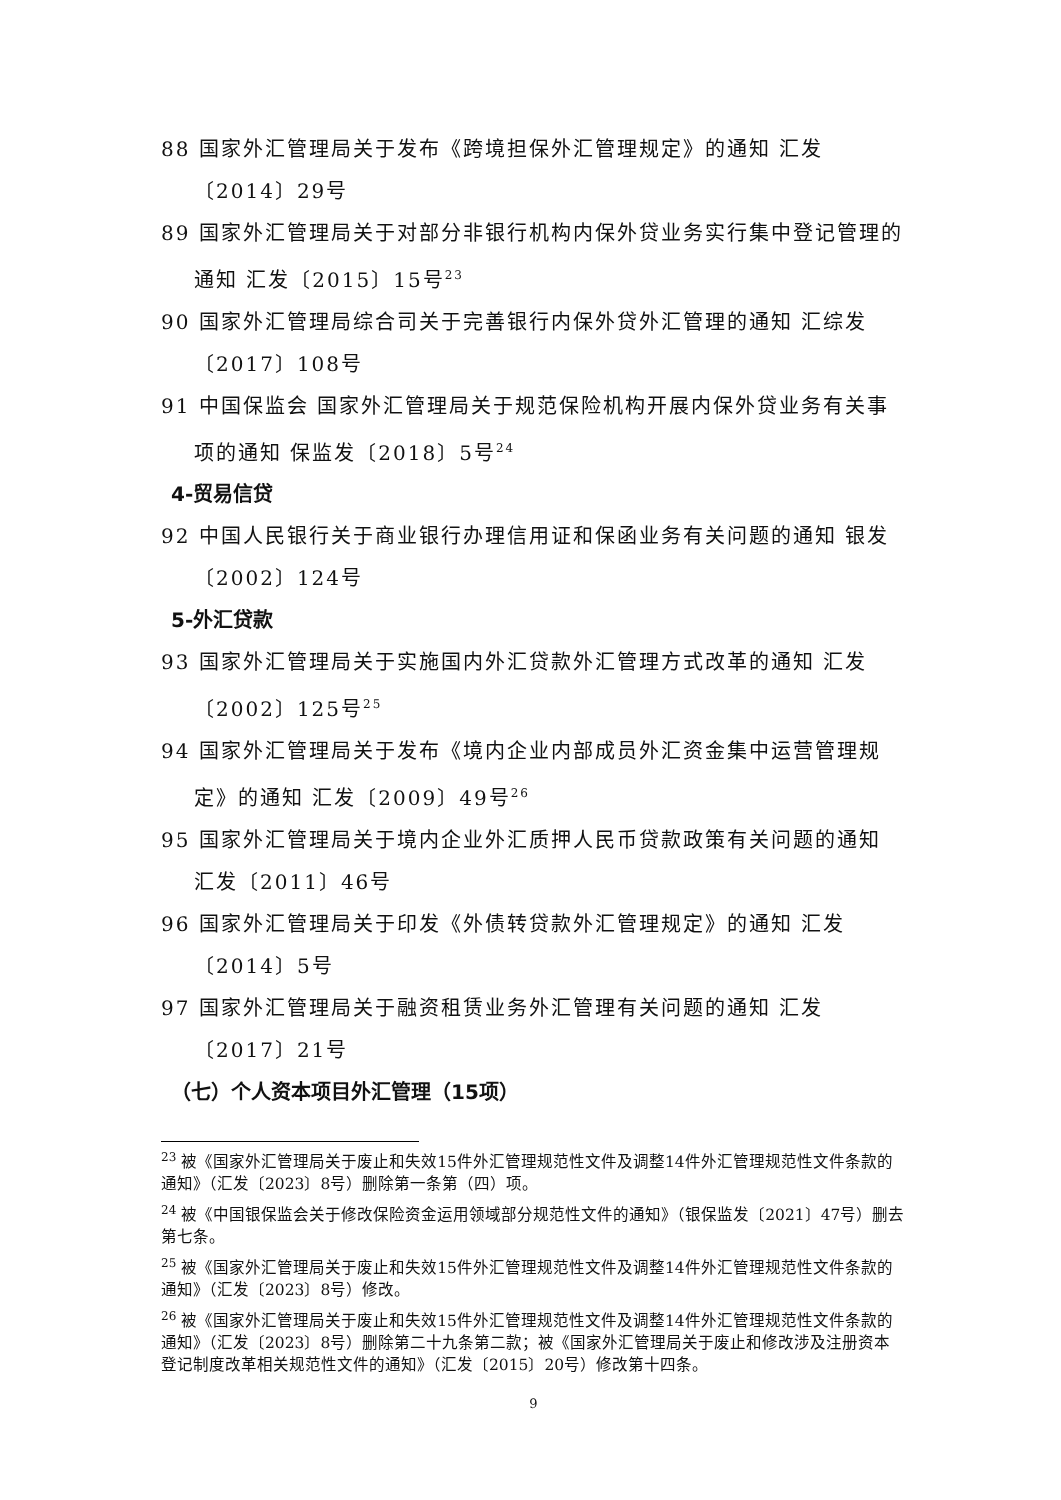88 国家外汇管理局关于发布《跨境担保外汇管理规定》的通知 汇发〔2014〕29号
89 国家外汇管理局关于对部分非银行机构内保外贷业务实行集中登记管理的通知 汇发〔2015〕15号<sup>23</sup>
90 国家外汇管理局综合司关于完善银行内保外贷外汇管理的通知 汇综发〔2017〕108号
91 中国保监会 国家外汇管理局关于规范保险机构开展内保外贷业务有关事项的通知 保监发〔2018〕5号<sup>24</sup>
4-贸易信贷
92 中国人民银行关于商业银行办理信用证和保函业务有关问题的通知 银发〔2002〕124号
5-外汇贷款
93 国家外汇管理局关于实施国内外汇贷款外汇管理方式改革的通知 汇发〔2002〕125号<sup>25</sup>
94 国家外汇管理局关于发布《境内企业内部成员外汇资金集中运营管理规定》的通知 汇发〔2009〕49号<sup>26</sup>
95 国家外汇管理局关于境内企业外汇质押人民币贷款政策有关问题的通知 汇发〔2011〕46号
96 国家外汇管理局关于印发《外债转贷款外汇管理规定》的通知 汇发〔2014〕5号
97 国家外汇管理局关于融资租赁业务外汇管理有关问题的通知 汇发〔2017〕21号
（七）个人资本项目外汇管理（15项）
<sup>23</sup> 被《国家外汇管理局关于废止和失效15件外汇管理规范性文件及调整14件外汇管理规范性文件条款的通知》（汇发〔2023〕8号）删除第一条第（四）项。
<sup>24</sup> 被《中国银保监会关于修改保险资金运用领域部分规范性文件的通知》（银保监发〔2021〕47号）删去第七条。
<sup>25</sup> 被《国家外汇管理局关于废止和失效15件外汇管理规范性文件及调整14件外汇管理规范性文件条款的通知》（汇发〔2023〕8号）修改。
<sup>26</sup> 被《国家外汇管理局关于废止和失效15件外汇管理规范性文件及调整14件外汇管理规范性文件条款的通知》（汇发〔2023〕8号）删除第二十九条第二款；被《国家外汇管理局关于废止和修改涉及注册资本登记制度改革相关规范性文件的通知》（汇发〔2015〕20号）修改第十四条。
9